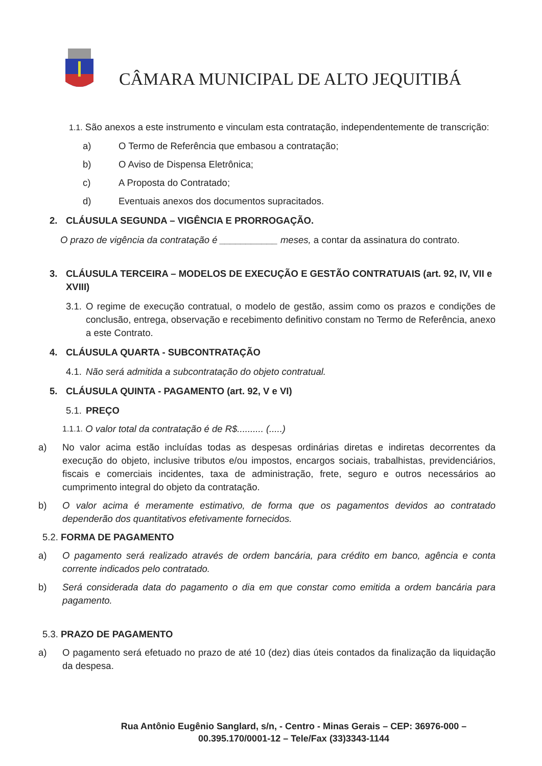CÂMARA MUNICIPAL DE ALTO JEQUITIBÁ
1.1. São anexos a este instrumento e vinculam esta contratação, independentemente de transcrição:
a) O Termo de Referência que embasou a contratação;
b) O Aviso de Dispensa Eletrônica;
c) A Proposta do Contratado;
d) Eventuais anexos dos documentos supracitados.
2. CLÁUSULA SEGUNDA – VIGÊNCIA E PRORROGAÇÃO.
O prazo de vigência da contratação é ___________ meses, a contar da assinatura do contrato.
3. CLÁUSULA TERCEIRA – MODELOS DE EXECUÇÃO E GESTÃO CONTRATUAIS (art. 92, IV, VII e XVIII)
3.1.
O regime de execução contratual, o modelo de gestão, assim como os prazos e condições de conclusão, entrega, observação e recebimento definitivo constam no Termo de Referência, anexo a este Contrato.
4. CLÁUSULA QUARTA - SUBCONTRATAÇÃO
4.1. Não será admitida a subcontratação do objeto contratual.
5. CLÁUSULA QUINTA - PAGAMENTO (art. 92, V e VI)
5.1. PREÇO
1.1.1. O valor total da contratação é de R$.......... (.....)
a) No valor acima estão incluídas todas as despesas ordinárias diretas e indiretas decorrentes da execução do objeto, inclusive tributos e/ou impostos, encargos sociais, trabalhistas, previdenciários, fiscais e comerciais incidentes, taxa de administração, frete, seguro e outros necessários ao cumprimento integral do objeto da contratação.
b) O valor acima é meramente estimativo, de forma que os pagamentos devidos ao contratado dependerão dos quantitativos efetivamente fornecidos.
5.2. FORMA DE PAGAMENTO
a) O pagamento será realizado através de ordem bancária, para crédito em banco, agência e conta corrente indicados pelo contratado.
b) Será considerada data do pagamento o dia em que constar como emitida a ordem bancária para pagamento.
5.3. PRAZO DE PAGAMENTO
a) O pagamento será efetuado no prazo de até 10 (dez) dias úteis contados da finalização da liquidação da despesa.
Rua Antônio Eugênio Sanglard, s/n, - Centro - Minas Gerais – CEP: 36976-000 –
00.395.170/0001-12 – Tele/Fax (33)3343-1144